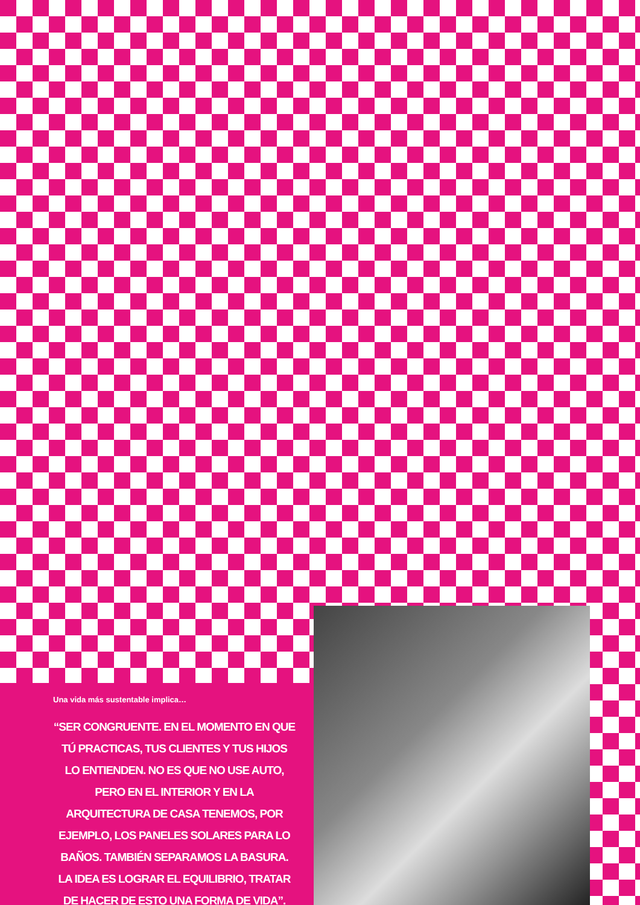Una vida más sustentable implica…
“SER CONGRUENTE. EN EL MOMENTO EN QUE TÚ PRACTICAS, TUS CLIENTES Y TUS HIJOS LO ENTIENDEN. NO ES QUE NO USE AUTO, PERO EN EL INTERIOR Y EN LA ARQUITECTURA DE CASA TENEMOS, POR EJEMPLO, LOS PANELES SOLARES PARA LO BAÑOS. TAMBIÉN SEPARAMOS LA BASURA. LA IDEA ES LOGRAR EL EQUILIBRIO, TRATAR DE HACER DE ESTO UNA FORMA DE VIDA”.